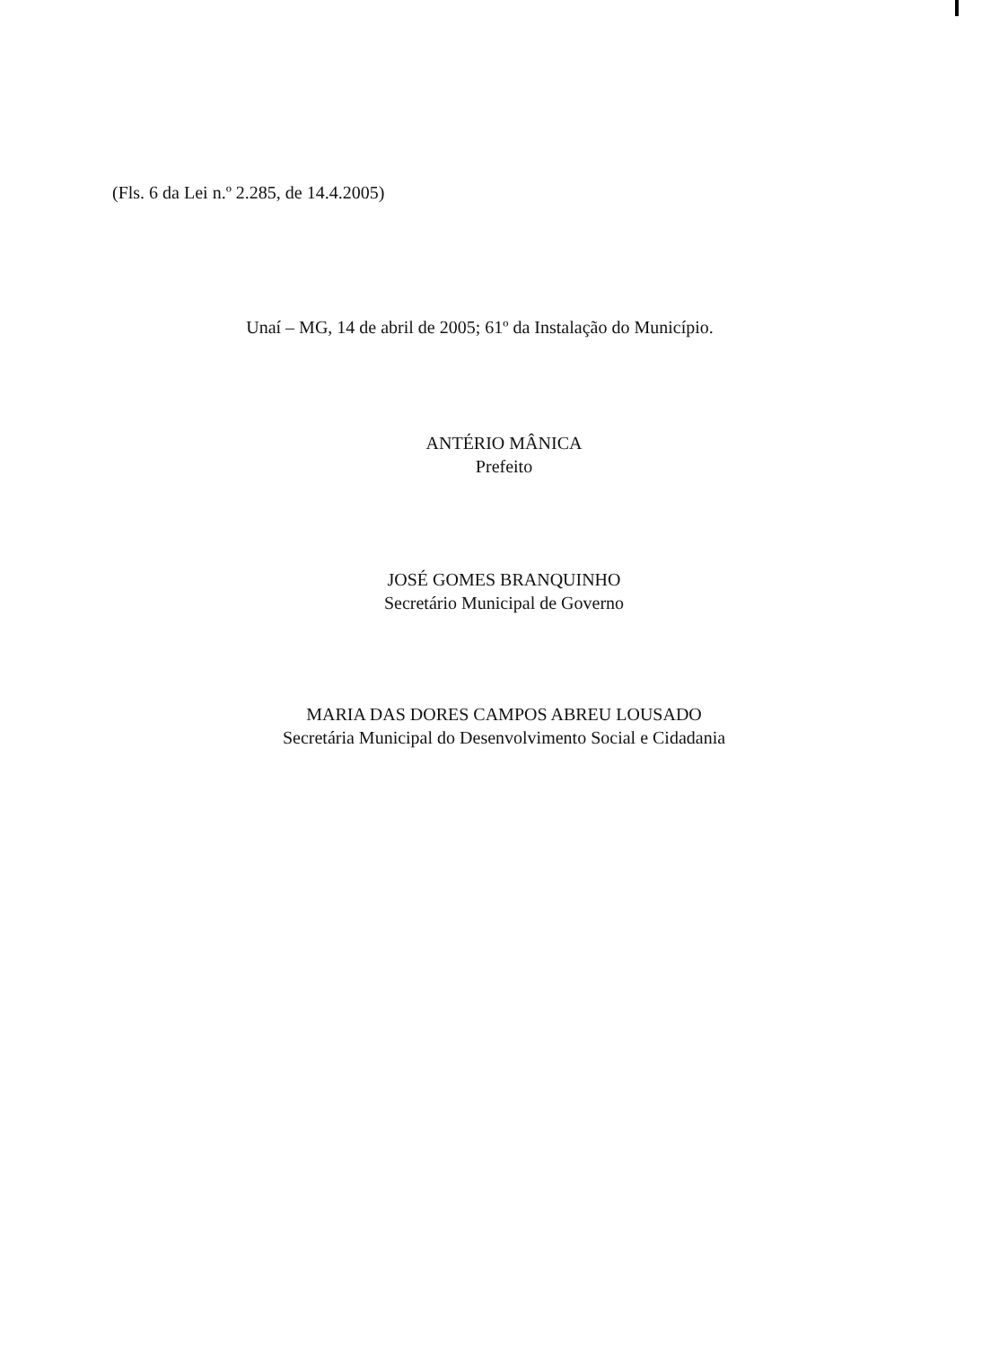(Fls. 6 da Lei n.º 2.285, de 14.4.2005)
Unaí – MG, 14 de abril de 2005; 61º da Instalação do Município.
ANTÉRIO MÂNICA
Prefeito
JOSÉ GOMES BRANQUINHO
Secretário Municipal de Governo
MARIA DAS DORES CAMPOS ABREU LOUSADO
Secretária Municipal do Desenvolvimento Social e Cidadania